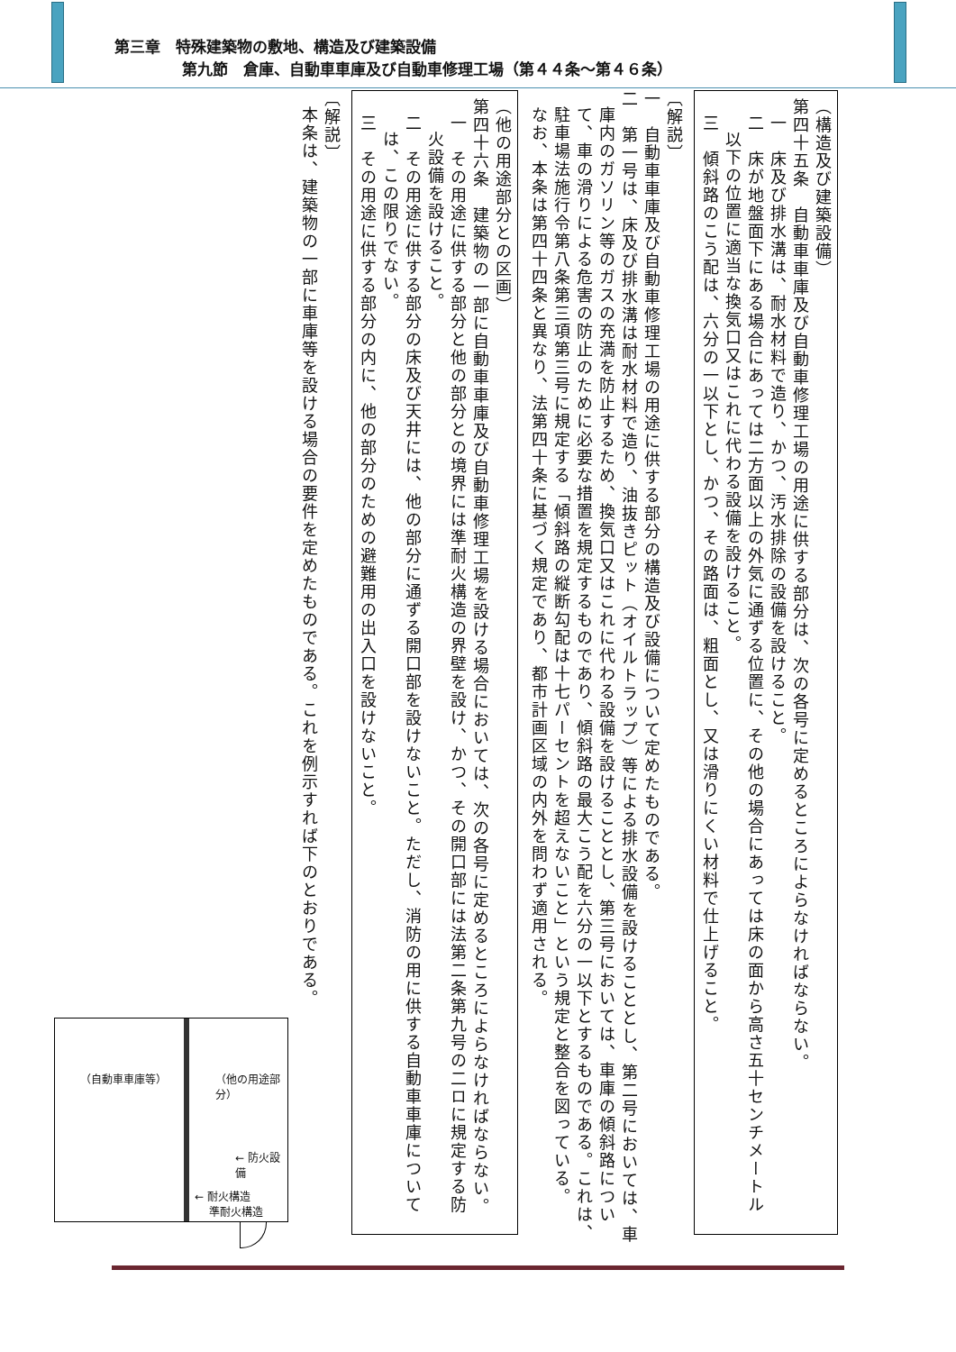第三章　特殊建築物の敷地、構造及び建築設備
第九節　倉庫、自動車車庫及び自動車修理工場（第４４条～第４６条）
（構造及び建築設備）
第四十五条　自動車車庫及び自動車修理工場の用途に供する部分は、次の各号に定めるところによらなければならない。
一　床及び排水溝は、耐水材料で造り、かつ、汚水排除の設備を設けること。
二　床が地盤面下にある場合にあっては二方面以上の外気に通ずる位置に、その他の場合にあっては床の面から高さ五十センチメートル以下の位置に適当な換気口又はこれに代わる設備を設けること。
三　傾斜路のこう配は、六分の一以下とし、かつ、その路面は、粗面とし、又は滑りにくい材料で仕上げること。
〔解説〕
一　自動車車庫及び自動車修理工場の用途に供する部分の構造及び設備について定めたものである。
二　第一号は、床及び排水溝は耐水材料で造り、油抜きピット（オイルトラップ）等による排水設備を設けることとし、第二号においては、車庫内のガソリン等のガスの充満を防止するため、換気口又はこれに代わる設備を設けることとし、第三号においては、車庫の傾斜路について、車の滑りによる危害の防止のために必要な措置を規定するものであり、傾斜路の最大こう配を六分の一以下とするものである。これは、駐車場法施行令第八条第三項第三号に規定する「傾斜路の縦断勾配は十七パーセントを超えないこと」という規定と整合を図っている。
なお、本条は第四十四条と異なり、法第四十条に基づく規定であり、都市計画区域の内外を問わず適用される。
（他の用途部分との区画）
第四十六条　建築物の一部に自動車車庫及び自動車修理工場を設ける場合においては、次の各号に定めるところによらなければならない。
一　その用途に供する部分と他の部分との境界には準耐火構造の界壁を設け、かつ、その開口部には法第二条第九号の二ロに規定する防火設備を設けること。
二　その用途に供する部分の床及び天井には、他の部分に通ずる開口部を設けないこと。ただし、消防の用に供する自動車車庫については、この限りでない。
三　その用途に供する部分の内に、他の部分のための避難用の出入口を設けないこと。
〔解説〕
本条は、建築物の一部に車庫等を設ける場合の要件を定めたものである。これを例示すれば下のとおりである。
（自動車車庫等） （他の用途部分）
← 防火設備
← 耐火構造
　 準耐火構造